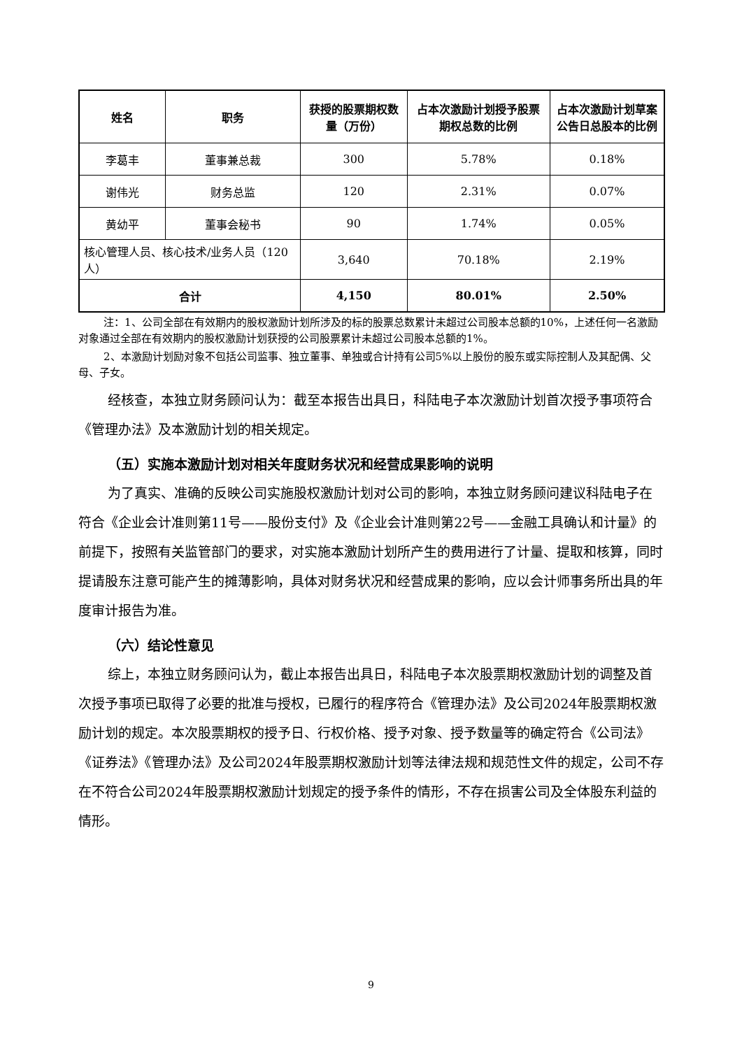| 姓名 | 职务 | 获授的股票期权数量（万份） | 占本次激励计划授予股票期权总数的比例 | 占本次激励计划草案公告日总股本的比例 |
| --- | --- | --- | --- | --- |
| 李葛丰 | 董事兼总裁 | 300 | 5.78% | 0.18% |
| 谢伟光 | 财务总监 | 120 | 2.31% | 0.07% |
| 黄幼平 | 董事会秘书 | 90 | 1.74% | 0.05% |
| 核心管理人员、核心技术/业务人员（120人） | | 3,640 | 70.18% | 2.19% |
| 合计 | | 4,150 | 80.01% | 2.50% |
注：1、公司全部在有效期内的股权激励计划所涉及的标的股票总数累计未超过公司股本总额的10%，上述任何一名激励对象通过全部在有效期内的股权激励计划获授的公司股票累计未超过公司股本总额的1%。
2、本激励计划励对象不包括公司监事、独立董事、单独或合计持有公司5%以上股份的股东或实际控制人及其配偶、父母、子女。
经核查，本独立财务顾问认为：截至本报告出具日，科陆电子本次激励计划首次授予事项符合《管理办法》及本激励计划的相关规定。
（五）实施本激励计划对相关年度财务状况和经营成果影响的说明
为了真实、准确的反映公司实施股权激励计划对公司的影响，本独立财务顾问建议科陆电子在符合《企业会计准则第11号——股份支付》及《企业会计准则第22号——金融工具确认和计量》的前提下，按照有关监管部门的要求，对实施本激励计划所产生的费用进行了计量、提取和核算，同时提请股东注意可能产生的摊薄影响，具体对财务状况和经营成果的影响，应以会计师事务所出具的年度审计报告为准。
（六）结论性意见
综上，本独立财务顾问认为，截止本报告出具日，科陆电子本次股票期权激励计划的调整及首次授予事项已取得了必要的批准与授权，已履行的程序符合《管理办法》及公司2024年股票期权激励计划的规定。本次股票期权的授予日、行权价格、授予对象、授予数量等的确定符合《公司法》《证券法》《管理办法》及公司2024年股票期权激励计划等法律法规和规范性文件的规定，公司不存在不符合公司2024年股票期权激励计划规定的授予条件的情形，不存在损害公司及全体股东利益的情形。
9